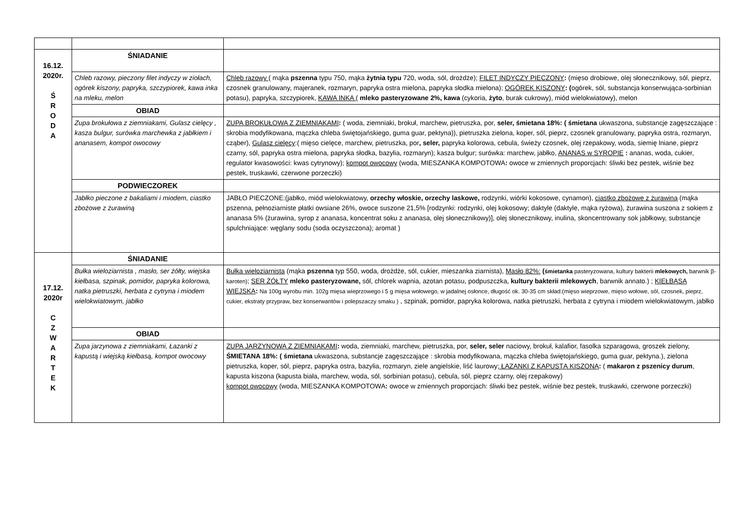| 16.12. 2020r. Ś R O D A | ŚNIADANIE | |
| | Chleb razowy, pieczony filet indyczy w ziołach, ogórek kiszony, papryka, szczypiorek, kawa inka na mleku, melon | Chleb razowy ( mąka pszenna typu 750, mąka żytnia typu 720, woda, sól, drożdże); FILET INDYCZY PIECZONY : (mięso drobiowe, olej słonecznikowy, sól, pieprz, czosnek granulowany, majeranek, rozmaryn, papryka ostra mielona, papryka słodka mielona); OGÓREK KISZONY : ( ogórek, sól, substancja konserwująca-sorbinian potasu), papryka, szczypiorek, KAWA INKA ( mleko pasteryzowane 2%, kawa (cykoria, żyto , burak cukrowy), miód wielokwiatowy), melon |
| | OBIAD | |
| | Zupa brokułowa z ziemniakami, Gulasz cielęcy , kasza bulgur, surówka marchewka z jabłkiem i ananasem, kompot owocowy | ZUPA BROKUŁOWA Z ZIEMNIAKAMI : ( woda, ziemniaki, brokuł, marchew, pietruszka, por, seler, śmietana 18%: ( śmietana ukwaszona, substancje zagęszczające : skrobia modyfikowana, mączka chleba świętojańskiego, guma guar, pektyna)), pietruszka zielona, koper, sól, pieprz, czosnek granulowany, papryka ostra, rozmaryn, cząber), Gulasz cielęcy :( mięso cielęce, marchew, pietruszka, por , seler, papryka kolorowa, cebula, świeży czosnek, olej rzepakowy, woda, siemię lniane, pieprz czarny, sól, papryka ostra mielona, papryka słodka, bazylia, rozmaryn); kasza bulgur; surówka: marchew, jabłko, ANANAS w SYROPIE : ananas, woda, cukier, regulator kwasowości: kwas cytrynowy); kompot owocowy (woda, MIESZANKA KOMPOTOWA : owoce w zmiennych proporcjach: śliwki bez pestek, wiśnie bez pestek, truskawki, czerwone porzeczki) |
| | PODWIECZOREK | |
| | Jabłko pieczone z bakaliami i miodem, ciastko zbożowe z żurawiną | JABŁO PIECZONE:(jabłko, miód wielokwiatowy, orzechy włoskie, orzechy laskowe, rodzynki, wiórki kokosowe, cynamon), ciastko zbożowe z żurawiną (mąka pszenna, pełnoziarniste płatki owsiane 26%, owoce suszone 21,5% [rodzynki: rodzynki, olej kokosowy; daktyle (daktyle, mąka ryżowa), żurawina suszona z sokiem z ananasa 5% (żurawina, syrop z ananasa, koncentrat soku z ananasa, olej słonecznikowy)], olej słonecznikowy, inulina, skoncentrowany sok jabłkowy, substancje spulchniające: węglany sodu (soda oczyszczona); aromat ) |
| 17.12. 2020r C Z W A R T E K | ŚNIADANIE | |
| | Bułka wieloziarnista , masło, ser żółty, wiejska kiełbasa, szpinak, pomidor, papryka kolorowa, natka pietruszki, herbata z cytryna i miodem wielokwiatowym, jabłko | Bułka wieloziarnista (mąka pszenna typ 550, woda, drożdże, sól, cukier, mieszanka ziarnista), Masło 82%: ( śmietanka pasteryzowana, kultury bakterii mlekowych, barwnik β-karoten) ; SER ŻÓŁTY mleko pasteryzowane, sól, chlorek wapnia, azotan potasu, podpuszczka, kultury bakterii mlekowych , barwnik annato.) ; KIEŁBASA WIEJSKA : Na 100g wyrobu min. 102g mięsa wieprzowego i 5 g mięsa wołowego, w jadalnej osłonce, długość ok. 30-35 cm skład:(mięso wieprzowe, mięso wołowe, sól, czosnek, pieprz, cukier, ekstraty przypraw, bez konserwantów i polepszaczy smaku ) , szpinak, pomidor, papryka kolorowa, natka pietruszki, herbata z cytryna i miodem wielokwiatowym, jabłko |
| | OBIAD | |
| | Zupa jarzynowa z ziemniakami, Łazanki z kapustą i wiejską kiełbasą, kompot owocowy | ZUPA JARZYNOWA Z ZIEMNIAKAMI : woda, ziemniaki, marchew, pietruszka, por, seler, seler naciowy, brokuł, kalafior, fasolka szparagowa, groszek zielony, ŚMIETANA 18%: ( śmietana ukwaszona, substancje zagęszczające : skrobia modyfikowana, mączka chleba świętojańskiego, guma guar, pektyna.), zielona pietruszka, koper, sól, pieprz, papryka ostra, bazylia, rozmaryn, ziele angielskie, liść laurowy ; ŁAZANKI Z KAPUSTĄ KISZONĄ : ( makaron z pszenicy durum , kapusta kiszona (kapusta biała, marchew, woda, sól, sorbinian potasu), cebula, sól, pieprz czarny, olej rzepakowy) kompot owocowy (woda, MIESZANKA KOMPOTOWA : owoce w zmiennych proporcjach: śliwki bez pestek, wiśnie bez pestek, truskawki, czerwone porzeczki) |